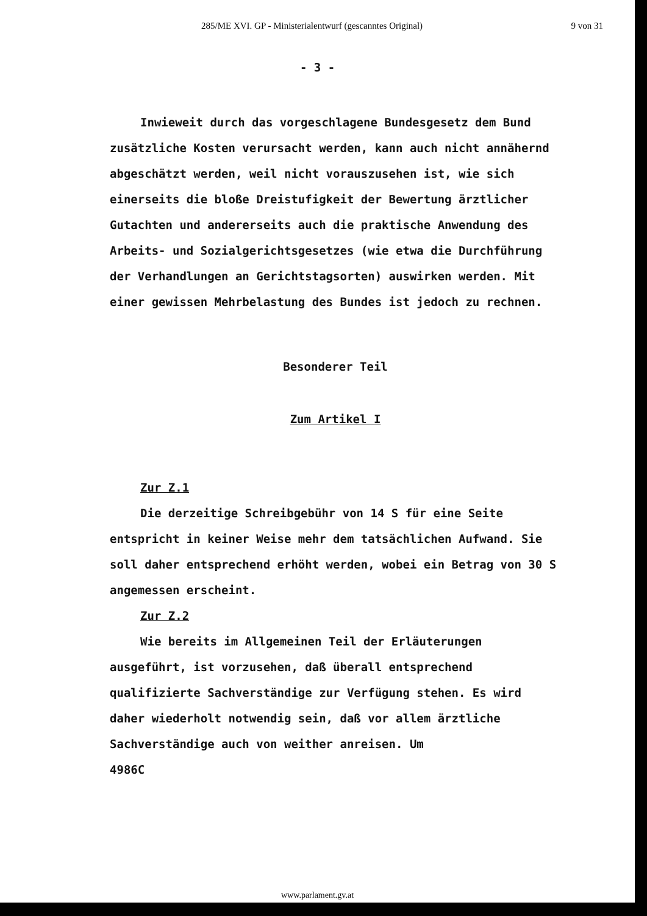285/ME XVI. GP - Ministerialentwurf (gescanntes Original) 9 von 31
- 3 -
Inwieweit durch das vorgeschlagene Bundesgesetz dem Bund zusätzliche Kosten verursacht werden, kann auch nicht annähernd abgeschätzt werden, weil nicht vorauszusehen ist, wie sich einerseits die bloße Dreistufigkeit der Bewertung ärztlicher Gutachten und andererseits auch die praktische Anwendung des Arbeits- und Sozialgerichtsgesetzes (wie etwa die Durchführung der Verhandlungen an Gerichtstagsorten) auswirken werden. Mit einer gewissen Mehrbelastung des Bundes ist jedoch zu rechnen.
Besonderer Teil
Zum Artikel I
Zur Z.1
Die derzeitige Schreibgebühr von 14 S für eine Seite entspricht in keiner Weise mehr dem tatsächlichen Aufwand. Sie soll daher entsprechend erhöht werden, wobei ein Betrag von 30 S angemessen erscheint.
Zur Z.2
Wie bereits im Allgemeinen Teil der Erläuterungen ausgeführt, ist vorzusehen, daß überall entsprechend qualifizierte Sachverständige zur Verfügung stehen. Es wird daher wiederholt notwendig sein, daß vor allem ärztliche Sachverständige auch von weither anreisen. Um
4986C
www.parlament.gv.at